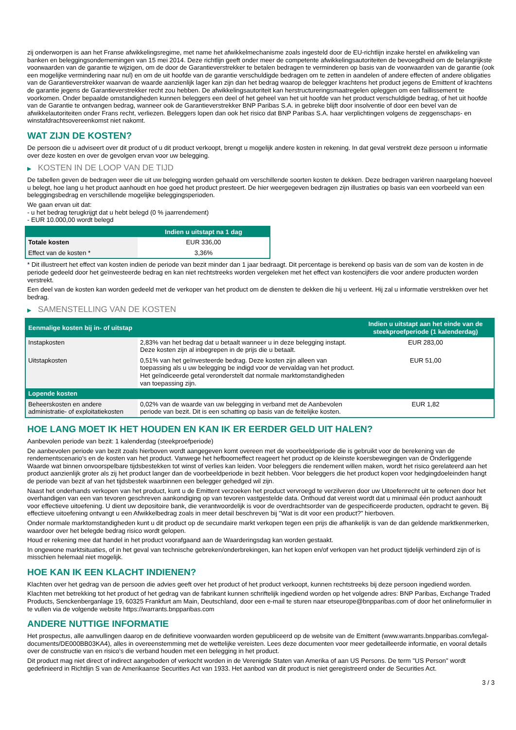zij onderworpen is aan het Franse afwikkelingsregime, met name het afwikkelmechanisme zoals ingesteld door de EU-richtlijn inzake herstel en afwikkeling van banken en beleggingsondernemingen van 15 mei 2014. Deze richtlijn geeft onder meer de competente afwikkelingsautoriteiten de bevoegdheid om de belangrijkste voorwaarden van de garantie te wijzigen, om de door de Garantieverstrekker te betalen bedragen te verminderen op basis van de voorwaarden van de garantie (ook een mogelijke vermindering naar nul) en om de uit hoofde van de garantie verschuldigde bedragen om te zetten in aandelen of andere effecten of andere obligaties van de Garantieverstrekker waarvan de waarde aanzienlijk lager kan zijn dan het bedrag waarop de belegger krachtens het product jegens de Emittent of krachtens de garantie jegens de Garantieverstrekker recht zou hebben. De afwikkelingsautoriteit kan herstructureringsmaatregelen opleggen om een faillissement te voorkomen. Onder bepaalde omstandigheden kunnen beleggers een deel of het geheel van het uit hoofde van het product verschuldigde bedrag, of het uit hoofde van de Garantie te ontvangen bedrag, wanneer ook de Garantieverstrekker BNP Paribas S.A. in gebreke blijft door insolventie of door een bevel van de afwikkelautoriteiten onder Frans recht, verliezen. Beleggers lopen dan ook het risico dat BNP Paribas S.A. haar verplichtingen volgens de zeggenschaps- en winstafdrachtsovereenkomst niet nakomt.
WAT ZIJN DE KOSTEN?
De persoon die u adviseert over dit product of u dit product verkoopt, brengt u mogelijk andere kosten in rekening. In dat geval verstrekt deze persoon u informatie over deze kosten en over de gevolgen ervan voor uw belegging.
▶ KOSTEN IN DE LOOP VAN DE TIJD
De tabellen geven de bedragen weer die uit uw belegging worden gehaald om verschillende soorten kosten te dekken. Deze bedragen variëren naargelang hoeveel u belegt, hoe lang u het product aanhoudt en hoe goed het product presteert. De hier weergegeven bedragen zijn illustraties op basis van een voorbeeld van een beleggingsbedrag en verschillende mogelijke beleggingsperioden.
We gaan ervan uit dat:
- u het bedrag terugkrijgt dat u hebt belegd (0 % jaarrendement)
- EUR 10.000,00 wordt belegd
| | Indien u uitstapt na 1 dag |
| --- | --- |
| Totale kosten | EUR 336,00 |
| Effect van de kosten * | 3,36% |
* Dit illustreert het effect van kosten indien de periode van bezit minder dan 1 jaar bedraagt. Dit percentage is berekend op basis van de som van de kosten in de periode gedeeld door het geïnvesteerde bedrag en kan niet rechtstreeks worden vergeleken met het effect van kostencijfers die voor andere producten worden verstrekt.
Een deel van de kosten kan worden gedeeld met de verkoper van het product om de diensten te dekken die hij u verleent. Hij zal u informatie verstrekken over het bedrag.
▶ SAMENSTELLING VAN DE KOSTEN
| Eenmalige kosten bij in- of uitstap | | Indien u uitstapt aan het einde van de steekproefperiode (1 kalenderdag) |
| --- | --- | --- |
| Instapkosten | 2,83% van het bedrag dat u betaalt wanneer u in deze belegging instapt. Deze kosten zijn al inbegrepen in de prijs die u betaalt. | EUR 283,00 |
| Uitstapkosten | 0,51% van het geïnvesteerde bedrag. Deze kosten zijn alleen van toepassing als u uw belegging be indigd voor de vervaldag van het product. Het geïndiceerde getal veronderstelt dat normale marktomstandigheden van toepassing zijn. | EUR 51,00 |
| Lopende kosten | | |
| Beheerskosten en andere administratie- of exploitatiekosten | 0,02% van de waarde van uw belegging in verband met de Aanbevolen periode van bezit. Dit is een schatting op basis van de feitelijke kosten. | EUR 1,82 |
HOE LANG MOET IK HET HOUDEN EN KAN IK ER EERDER GELD UIT HALEN?
Aanbevolen periode van bezit: 1 kalenderdag (steekproefperiode)
De aanbevolen periode van bezit zoals hierboven wordt aangegeven komt overeen met de voorbeeldperiode die is gebruikt voor de berekening van de rendementscenario's en de kosten van het product. Vanwege het hefboomeffect reageert het product op de kleinste koersbewegingen van de Onderliggende Waarde wat binnen onvoorspelbare tijdsbestekken tot winst of verlies kan leiden. Voor beleggers die rendement willen maken, wordt het risico gerelateerd aan het product aanzienlijk groter als zij het product langer dan de voorbeeldperiode in bezit hebben. Voor beleggers die het product kopen voor hedgingdoeleinden hangt de periode van bezit af van het tijdsbestek waarbinnen een belegger gehedged wil zijn.
Naast het onderhands verkopen van het product, kunt u de Emittent verzoeken het product vervroegd te verzilveren door uw Uitoefenrecht uit te oefenen door het overhandigen van een van tevoren geschreven aankondiging op van tevoren vastgestelde data. Onthoud dat vereist wordt dat u minimaal één product aanhoudt voor effectieve uitoefening. U dient uw depositoire bank, die verantwoordelijk is voor de overdrachtsorder van de gespecificeerde producten, opdracht te geven. Bij effectieve uitoefening ontvangt u een Afwikkelbedrag zoals in meer detail beschreven bij "Wat is dit voor een product?" hierboven.
Onder normale marktomstandigheden kunt u dit product op de secundaire markt verkopen tegen een prijs die afhankelijk is van de dan geldende marktkenmerken, waardoor over het belegde bedrag risico wordt gelopen.
Houd er rekening mee dat handel in het product voorafgaand aan de Waarderingsdag kan worden gestaakt.
In ongewone marktsituaties, of in het geval van technische gebreken/onderbrekingen, kan het kopen en/of verkopen van het product tijdelijk verhinderd zijn of is misschien helemaal niet mogelijk.
HOE KAN IK EEN KLACHT INDIENEN?
Klachten over het gedrag van de persoon die advies geeft over het product of het product verkoopt, kunnen rechtstreeks bij deze persoon ingediend worden.
Klachten met betrekking tot het product of het gedrag van de fabrikant kunnen schriftelijk ingediend worden op het volgende adres: BNP Paribas, Exchange Traded Products, Senckenberganlage 19, 60325 Frankfurt am Main, Deutschland, door een e-mail te sturen naar etseurope@bnpparibas.com of door het onlineformulier in te vullen via de volgende website https://warrants.bnpparibas.com
ANDERE NUTTIGE INFORMATIE
Het prospectus, alle aanvullingen daarop en de definitieve voorwaarden worden gepubliceerd op de website van de Emittent (www.warrants.bnpparibas.com/legal-documents/DE000BB03KA4), alles in overeenstemming met de wettelijke vereisten. Lees deze documenten voor meer gedetailleerde informatie, en vooral details over de constructie van en risico’s die verband houden met een belegging in het product.
Dit product mag niet direct of indirect aangeboden of verkocht worden in de Verenigde Staten van Amerika of aan US Persons. De term "US Person" wordt gedefinieerd in Richtlijn S van de Amerikaanse Securities Act van 1933. Het aanbod van dit product is niet geregistreerd onder de Securities Act.
3 / 3